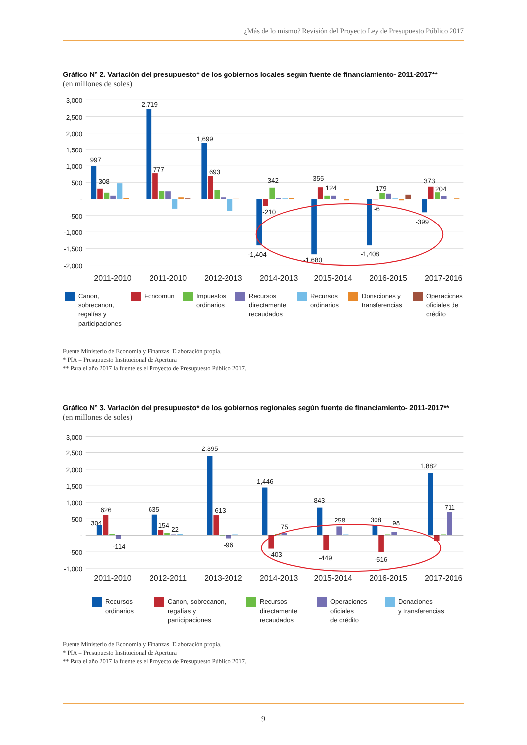¿Más de lo mismo? Revisión del Proyecto Ley de Presupuesto Público 2017
Gráfico N° 2. Variación del presupuesto* de los gobiernos locales según fuente de financiamiento- 2011-2017**
(en millones de soles)
3,000
2,500
2,000
1,500
1,000
500
-
-500
-1,000
-1,500
-2,000
997
308
2,719
777
1,699
693
342
-210
-1,404
355
124
-1,680
179
-6
-1,408
373
204
-399
2011-2010
2011-2010
2012-2013
2014-2013
2015-2014
2016-2015
2017-2016
Canon,
sobrecanon,
regalías y
participaciones
Foncomun Impuestos
ordinarios
Recursos
directamente
recaudados
Recursos
ordinarios
Donaciones y
transferencias
Operaciones
oficiales de
crédito
Fuente Ministerio de Economía y Finanzas. Elaboración propia.
* PIA = Presupuesto Institucional de Apertura
** Para el año 2017 la fuente es el Proyecto de Presupuesto Público 2017.
Gráfico N° 3. Variación del presupuesto* de los gobiernos regionales según fuente de financiamiento- 2011-2017**
(en millones de soles)
3,000
2,500
2,000
1,500
1,000
500
-
-500
-1,000
304
626
-114
635
154
22
2,395
613
-96
1,446
75
-403
843
258
-449
308
98
-516
1,882
711
2011-2010
2012-2011
2013-2012
2014-2013
2015-2014
2016-2015
2017-2016
Recursos
ordinarios
Canon, sobrecanon,
regalías y
participaciones
Recursos
directamente
recaudados
Operaciones
oficiales
de crédito
Donaciones
y transferencias
Fuente Ministerio de Economía y Finanzas. Elaboración propia.
* PIA = Presupuesto Institucional de Apertura
** Para el año 2017 la fuente es el Proyecto de Presupuesto Público 2017.
9